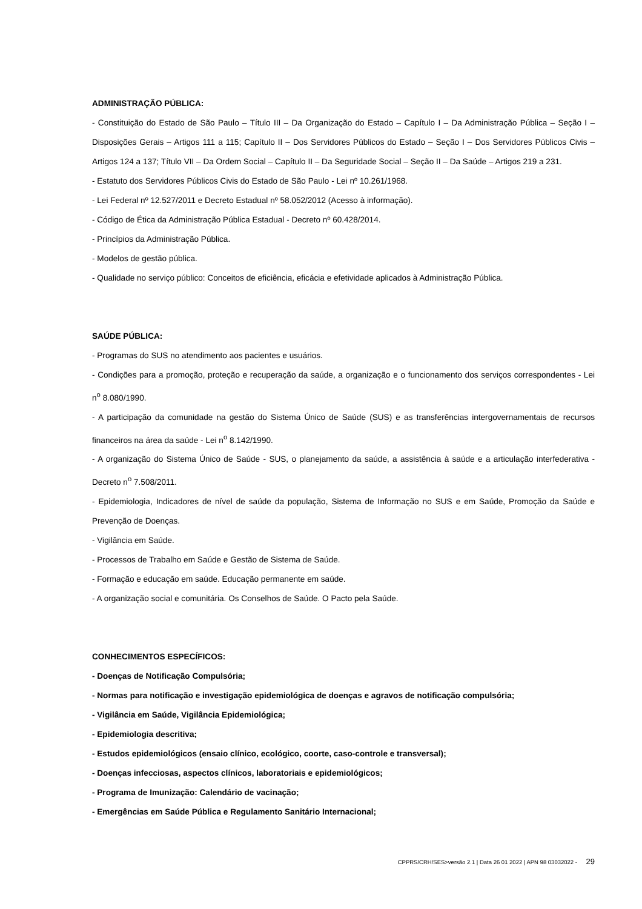ADMINISTRAÇÃO PÚBLICA:
- Constituição do Estado de São Paulo – Título III – Da Organização do Estado – Capítulo I – Da Administração Pública – Seção I – Disposições Gerais – Artigos 111 a 115; Capítulo II – Dos Servidores Públicos do Estado – Seção I – Dos Servidores Públicos Civis – Artigos 124 a 137; Título VII – Da Ordem Social – Capítulo II – Da Seguridade Social – Seção II – Da Saúde – Artigos 219 a 231.
- Estatuto dos Servidores Públicos Civis do Estado de São Paulo - Lei nº 10.261/1968.
- Lei Federal nº 12.527/2011 e Decreto Estadual nº 58.052/2012 (Acesso à informação).
- Código de Ética da Administração Pública Estadual - Decreto nº 60.428/2014.
- Princípios da Administração Pública.
- Modelos de gestão pública.
- Qualidade no serviço público: Conceitos de eficiência, eficácia e efetividade aplicados à Administração Pública.
SAÚDE PÚBLICA:
- Programas do SUS no atendimento aos pacientes e usuários.
- Condições para a promoção, proteção e recuperação da saúde, a organização e o funcionamento dos serviços correspondentes - Lei n<sup>o</sup> 8.080/1990.
- A participação da comunidade na gestão do Sistema Único de Saúde (SUS) e as transferências intergovernamentais de recursos financeiros na área da saúde - Lei n<sup>o</sup> 8.142/1990.
- A organização do Sistema Único de Saúde - SUS, o planejamento da saúde, a assistência à saúde e a articulação interfederativa - Decreto n<sup>o</sup> 7.508/2011.
- Epidemiologia, Indicadores de nível de saúde da população, Sistema de Informação no SUS e em Saúde, Promoção da Saúde e Prevenção de Doenças.
- Vigilância em Saúde.
- Processos de Trabalho em Saúde e Gestão de Sistema de Saúde.
- Formação e educação em saúde. Educação permanente em saúde.
- A organização social e comunitária. Os Conselhos de Saúde. O Pacto pela Saúde.
CONHECIMENTOS ESPECÍFICOS:
- Doenças de Notificação Compulsória;
- Normas para notificação e investigação epidemiológica de doenças e agravos de notificação compulsória;
- Vigilância em Saúde, Vigilância Epidemiológica;
- Epidemiologia descritiva;
- Estudos epidemiológicos (ensaio clínico, ecológico, coorte, caso-controle e transversal);
- Doenças infecciosas, aspectos clínicos, laboratoriais e epidemiológicos;
- Programa de Imunização: Calendário de vacinação;
- Emergências em Saúde Pública e Regulamento Sanitário Internacional;
CPPRS/CRH/SES>versão 2.1 | Data 26 01 2022 | APN 98 03032022 - 29